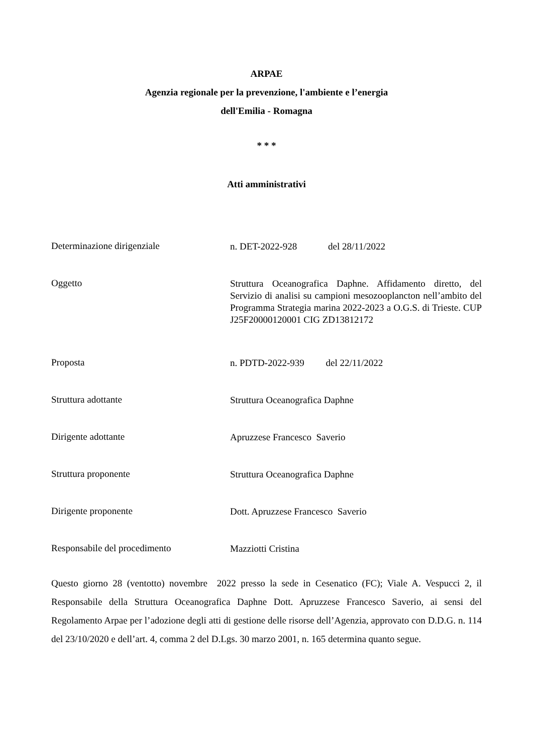ARPAE
Agenzia regionale per la prevenzione, l'ambiente e l’energia
dell'Emilia - Romagna
* * *
Atti amministrativi
Determinazione dirigenziale
n. DET-2022-928 del 28/11/2022
Oggetto
Struttura Oceanografica Daphne. Affidamento diretto, del Servizio di analisi su campioni mesozooplancton nell’ambito del Programma Strategia marina 2022-2023 a O.G.S. di Trieste. CUP J25F20000120001 CIG ZD13812172
Proposta
n. PDTD-2022-939 del 22/11/2022
Struttura adottante
Struttura Oceanografica Daphne
Dirigente adottante
Apruzzese Francesco Saverio
Struttura proponente
Struttura Oceanografica Daphne
Dirigente proponente
Dott. Apruzzese Francesco Saverio
Responsabile del procedimento
Mazziotti Cristina
Questo giorno 28 (ventotto) novembre 2022 presso la sede in Cesenatico (FC); Viale A. Vespucci 2, il Responsabile della Struttura Oceanografica Daphne Dott. Apruzzese Francesco Saverio, ai sensi del Regolamento Arpae per l’adozione degli atti di gestione delle risorse dell’Agenzia, approvato con D.D.G. n. 114 del 23/10/2020 e dell’art. 4, comma 2 del D.Lgs. 30 marzo 2001, n. 165 determina quanto segue.